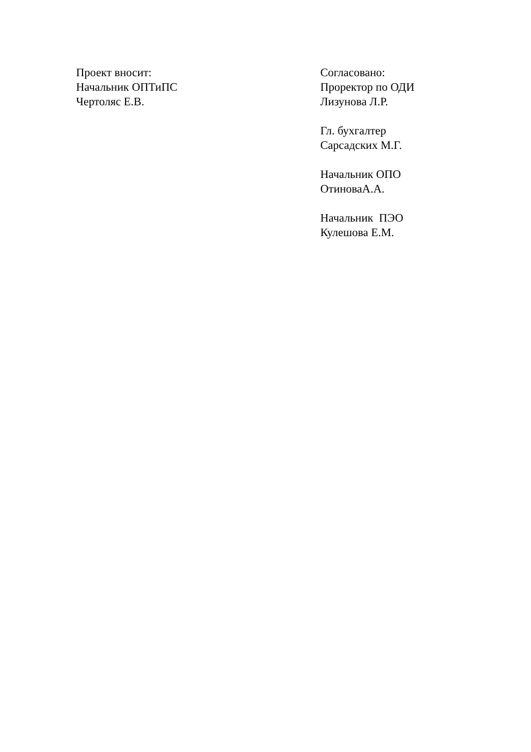Проект вносит:
Начальник ОПТиПС
Чертоляс Е.В.
Согласовано:
Проректор по ОДИ
Лизунова Л.Р.
Гл. бухгалтер
Сарсадских М.Г.
Начальник ОПО
ОтиноваА.А.
Начальник ПЭО
Кулешова Е.М.